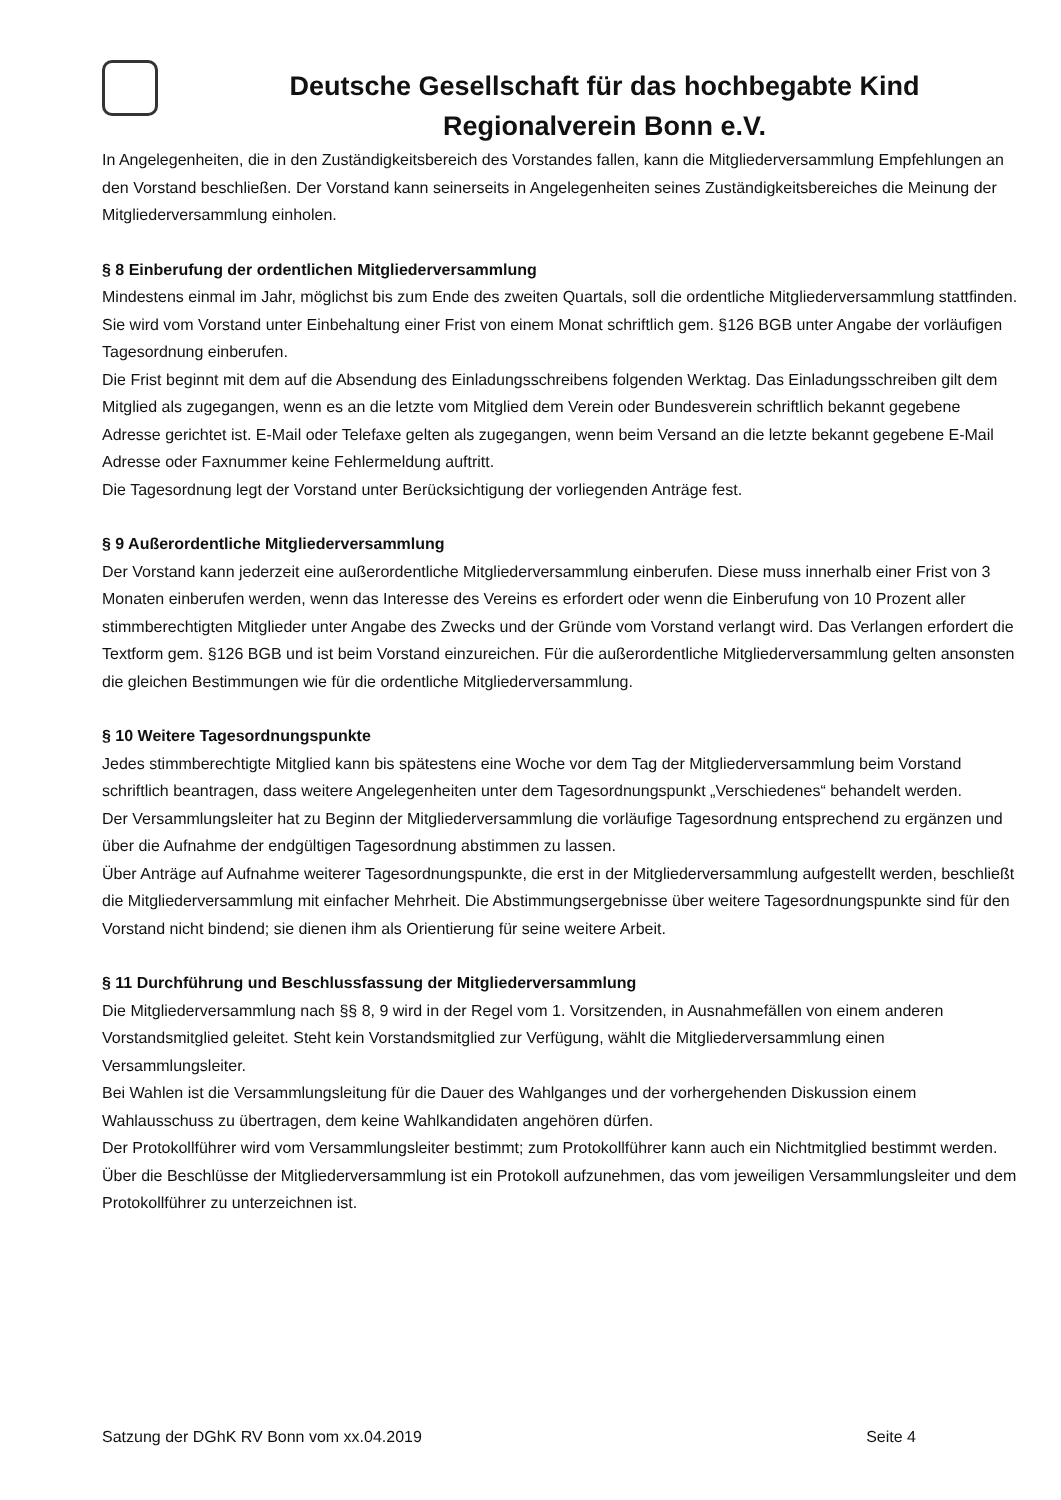Deutsche Gesellschaft für das hochbegabte Kind
Regionalverein Bonn e.V.
In Angelegenheiten, die in den Zuständigkeitsbereich des Vorstandes fallen, kann die Mitgliederversammlung Empfehlungen an den Vorstand beschließen. Der Vorstand kann seinerseits in Angelegenheiten seines Zuständigkeitsbereiches die Meinung der Mitgliederversammlung einholen.
§ 8 Einberufung der ordentlichen Mitgliederversammlung
Mindestens einmal im Jahr, möglichst bis zum Ende des zweiten Quartals, soll die ordentliche Mitgliederversammlung stattfinden. Sie wird vom Vorstand unter Einbehaltung einer Frist von einem Monat schriftlich gem. §126 BGB unter Angabe der vorläufigen Tagesordnung einberufen.
Die Frist beginnt mit dem auf die Absendung des Einladungsschreibens folgenden Werktag. Das Einladungsschreiben gilt dem Mitglied als zugegangen, wenn es an die letzte vom Mitglied dem Verein oder Bundesverein schriftlich bekannt gegebene Adresse gerichtet ist. E-Mail oder Telefaxe gelten als zugegangen, wenn beim Versand an die letzte bekannt gegebene E-Mail Adresse oder Faxnummer keine Fehlermeldung auftritt.
Die Tagesordnung legt der Vorstand unter Berücksichtigung der vorliegenden Anträge fest.
§ 9 Außerordentliche Mitgliederversammlung
Der Vorstand kann jederzeit eine außerordentliche Mitgliederversammlung einberufen. Diese muss innerhalb einer Frist von 3 Monaten einberufen werden, wenn das Interesse des Vereins es erfordert oder wenn die Einberufung von 10 Prozent aller stimmberechtigten Mitglieder unter Angabe des Zwecks und der Gründe vom Vorstand verlangt wird. Das Verlangen erfordert die Textform gem. §126 BGB und ist beim Vorstand einzureichen. Für die außerordentliche Mitgliederversammlung gelten ansonsten die gleichen Bestimmungen wie für die ordentliche Mitgliederversammlung.
§ 10 Weitere Tagesordnungspunkte
Jedes stimmberechtigte Mitglied kann bis spätestens eine Woche vor dem Tag der Mitgliederversammlung beim Vorstand schriftlich beantragen, dass weitere Angelegenheiten unter dem Tagesordnungspunkt „Verschiedenes“ behandelt werden.
Der Versammlungsleiter hat zu Beginn der Mitgliederversammlung die vorläufige Tagesordnung entsprechend zu ergänzen und über die Aufnahme der endgültigen Tagesordnung abstimmen zu lassen.
Über Anträge auf Aufnahme weiterer Tagesordnungspunkte, die erst in der Mitgliederversammlung aufgestellt werden, beschließt die Mitgliederversammlung mit einfacher Mehrheit. Die Abstimmungsergebnisse über weitere Tagesordnungspunkte sind für den Vorstand nicht bindend; sie dienen ihm als Orientierung für seine weitere Arbeit.
§ 11 Durchführung und Beschlussfassung der Mitgliederversammlung
Die Mitgliederversammlung nach §§ 8, 9 wird in der Regel vom 1. Vorsitzenden, in Ausnahmefällen von einem anderen Vorstandsmitglied geleitet. Steht kein Vorstandsmitglied zur Verfügung, wählt die Mitgliederversammlung einen Versammlungsleiter.
Bei Wahlen ist die Versammlungsleitung für die Dauer des Wahlganges und der vorhergehenden Diskussion einem Wahlausschuss zu übertragen, dem keine Wahlkandidaten angehören dürfen.
Der Protokollführer wird vom Versammlungsleiter bestimmt; zum Protokollführer kann auch ein Nichtmitglied bestimmt werden.
Über die Beschlüsse der Mitgliederversammlung ist ein Protokoll aufzunehmen, das vom jeweiligen Versammlungsleiter und dem Protokollführer zu unterzeichnen ist.
Satzung der DGhK RV Bonn vom xx.04.2019 Seite 4